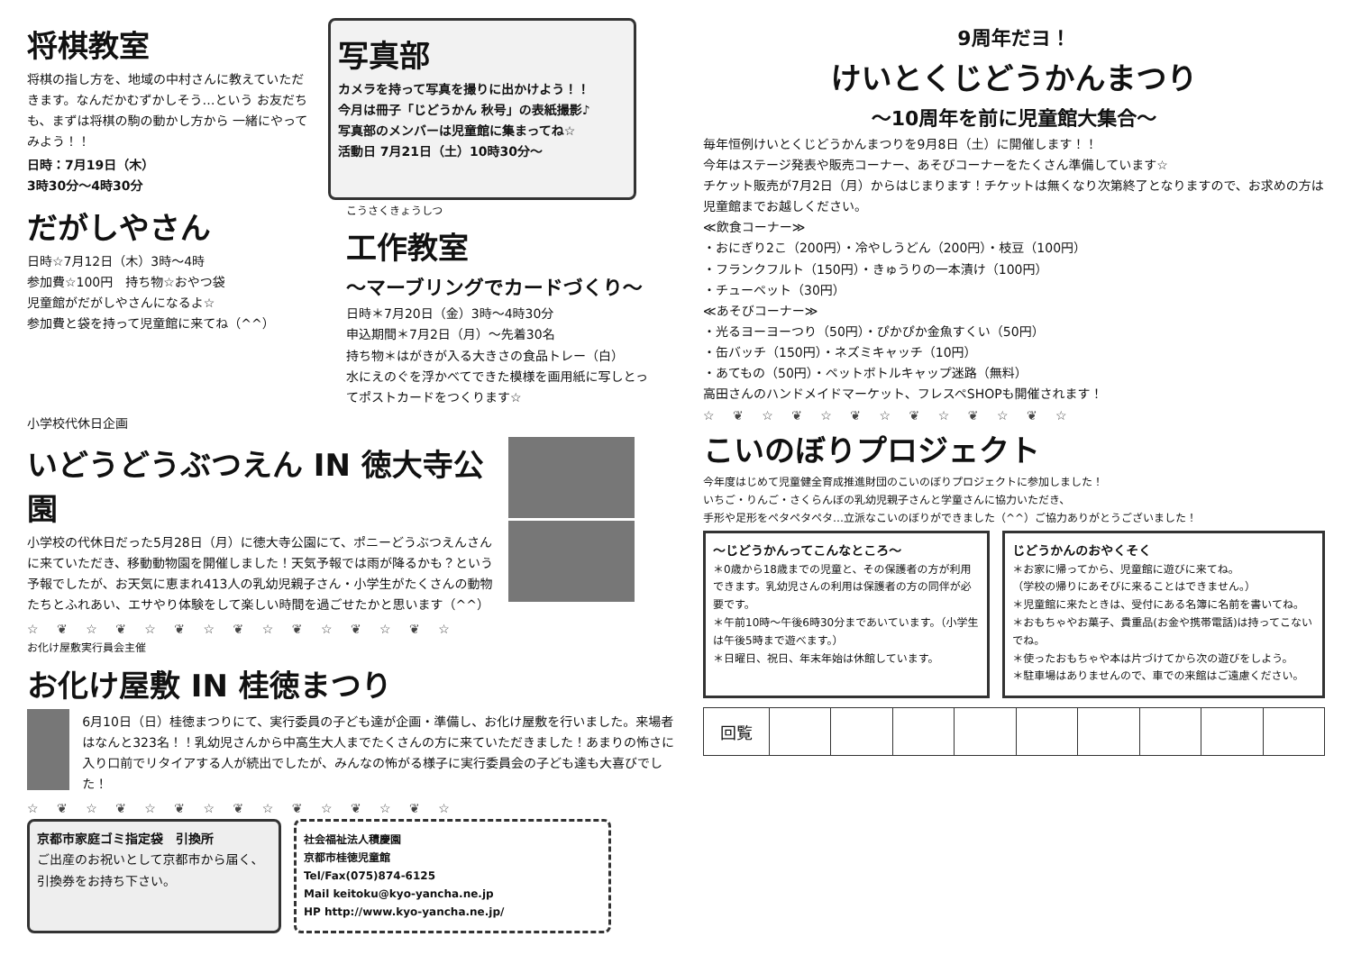将棋教室
将棋の指し方を、地域の中村さんに教えていただきます。なんだかむずかしそう…という お友だちも、まずは将棋の駒の動かし方から 一緒にやってみよう！！
日時：7月19日（木）
3時30分～4時30分
写真部
カメラを持って写真を撮りに出かけよう！！
今月は冊子「じどうかん 秋号」の表紙撮影♪
写真部のメンバーは児童館に集まってね☆
活動日 7月21日（土）10時30分～
だがしやさん
日時☆7月12日（木）3時～4時
参加費☆100円　持ち物☆おやつ袋
児童館がだがしやさんになるよ☆
参加費と袋を持って児童館に来てね（^^）
こうさくきょうしつ
工作教室
～マーブリングでカードづくり～
日時＊7月20日（金）3時～4時30分
申込期間＊7月2日（月）～先着30名
持ち物＊はがきが入る大きさの食品トレー（白）
水にえのぐを浮かべてできた模様を画用紙に写しとってポストカードをつくります☆
小学校代休日企画
いどうどうぶつえん IN 徳大寺公園
小学校の代休日だった5月28日（月）に徳大寺公園にて、ポニーどうぶつえんさんに来ていただき、移動動物園を開催しました！天気予報では雨が降るかも？という予報でしたが、お天気に恵まれ413人の乳幼児親子さん・小学生がたくさんの動物たちとふれあい、エサやり体験をして楽しい時間を過ごせたかと思います（^^）
☆ ❦ ☆ ❦ ☆ ❦ ☆ ❦ ☆ ❦ ☆ ❦ ☆ ❦ ☆
お化け屋敷実行員会主催
お化け屋敷 IN 桂徳まつり
6月10日（日）桂徳まつりにて、実行委員の子ども達が企画・準備し、お化け屋敷を行いました。来場者はなんと323名！！乳幼児さんから中高生大人までたくさんの方に来ていただきました！あまりの怖さに入り口前でリタイアする人が続出でしたが、みんなの怖がる様子に実行委員会の子ども達も大喜びでした！
☆ ❦ ☆ ❦ ☆ ❦ ☆ ❦ ☆ ❦ ☆ ❦ ☆ ❦ ☆
京都市家庭ゴミ指定袋　引換所
ご出産のお祝いとして京都市から届く、引換券をお持ち下さい。
社会福祉法人積慶園
京都市桂徳児童館
Tel/Fax(075)874-6125
Mail keitoku@kyo-yancha.ne.jp
HP http://www.kyo-yancha.ne.jp/
9周年だヨ！
けいとくじどうかんまつり
～10周年を前に児童館大集合～
毎年恒例けいとくじどうかんまつりを9月8日（土）に開催します！！
今年はステージ発表や販売コーナー、あそびコーナーをたくさん準備しています☆
チケット販売が7月2日（月）からはじまります！チケットは無くなり次第終了となりますので、お求めの方は児童館までお越しください。
≪飲食コーナー≫
・おにぎり2こ（200円）・冷やしうどん（200円）・枝豆（100円）
・フランクフルト（150円）・きゅうりの一本漬け（100円）
・チューペット（30円）
≪あそびコーナー≫
・光るヨーヨーつり（50円）・ぴかぴか金魚すくい（50円）
・缶バッチ（150円）・ネズミキャッチ（10円）
・あてもの（50円）・ペットボトルキャップ迷路（無料）
高田さんのハンドメイドマーケット、フレスペSHOPも開催されます！
☆ ❦ ☆ ❦ ☆ ❦ ☆ ❦ ☆ ❦ ☆ ❦ ☆
こいのぼりプロジェクト
今年度はじめて児童健全育成推進財団のこいのぼりプロジェクトに参加しました！
いちご・りんご・さくらんぼの乳幼児親子さんと学童さんに協力いただき、
手形や足形をペタペタペタ…立派なこいのぼりができました（^^）ご協力ありがとうございました！
～じどうかんってこんなところ～
＊0歳から18歳までの児童と、その保護者の方が利用できます。乳幼児さんの利用は保護者の方の同伴が必要です。
＊午前10時～午後6時30分まであいています。（小学生は午後5時まで遊べます。）
＊日曜日、祝日、年末年始は休館しています。
じどうかんのおやくそく
＊お家に帰ってから、児童館に遊びに来てね。
（学校の帰りにあそびに来ることはできません。）
＊児童館に来たときは、受付にある名簿に名前を書いてね。
＊おもちゃやお菓子、貴重品(お金や携帯電話)は持ってこないでね。
＊使ったおもちゃや本は片づけてから次の遊びをしよう。
＊駐車場はありませんので、車での来館はご遠慮ください。
| 回覧 | | | | | | | | | |